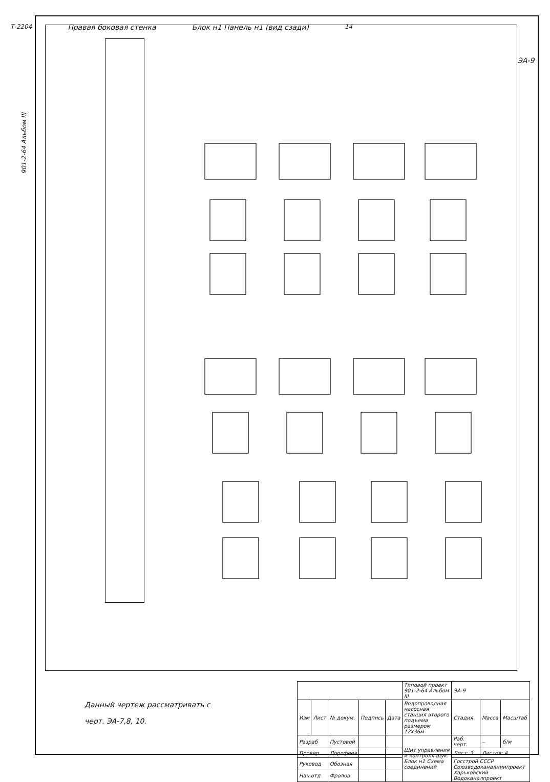Т-2204 Правая боковая стенка Блок н1 Панель н1 (вид сзади) 14
901-2-64 Альбом III
ЭА-9
Данный чертеж рассматривать с
черт. ЭА-7,8, 10.
| | | | | | Типовой проект 901-2-64 Альбом III | ЭА-9 | | |
| Изм | Лист | № докум. | Подпись | Дата | Водопроводная насосная станция второго подъема размером 12х36м | Стадия | Масса | Масштаб |
| Разраб | | Пустовой | | | Щит управления и контроля щук. Блок н1 Схема соединений | Раб. черт. | – | б/м |
| Провер | | Дорофеев | | | | Лист: 3 | Листов: 4 | |
| Руковод | | Обозная | | | | Госстрой СССР Союзводоканалниипроект Харьковский Водоканалпроект | | |
| Нач.отд | | Фролов | | | | | | |